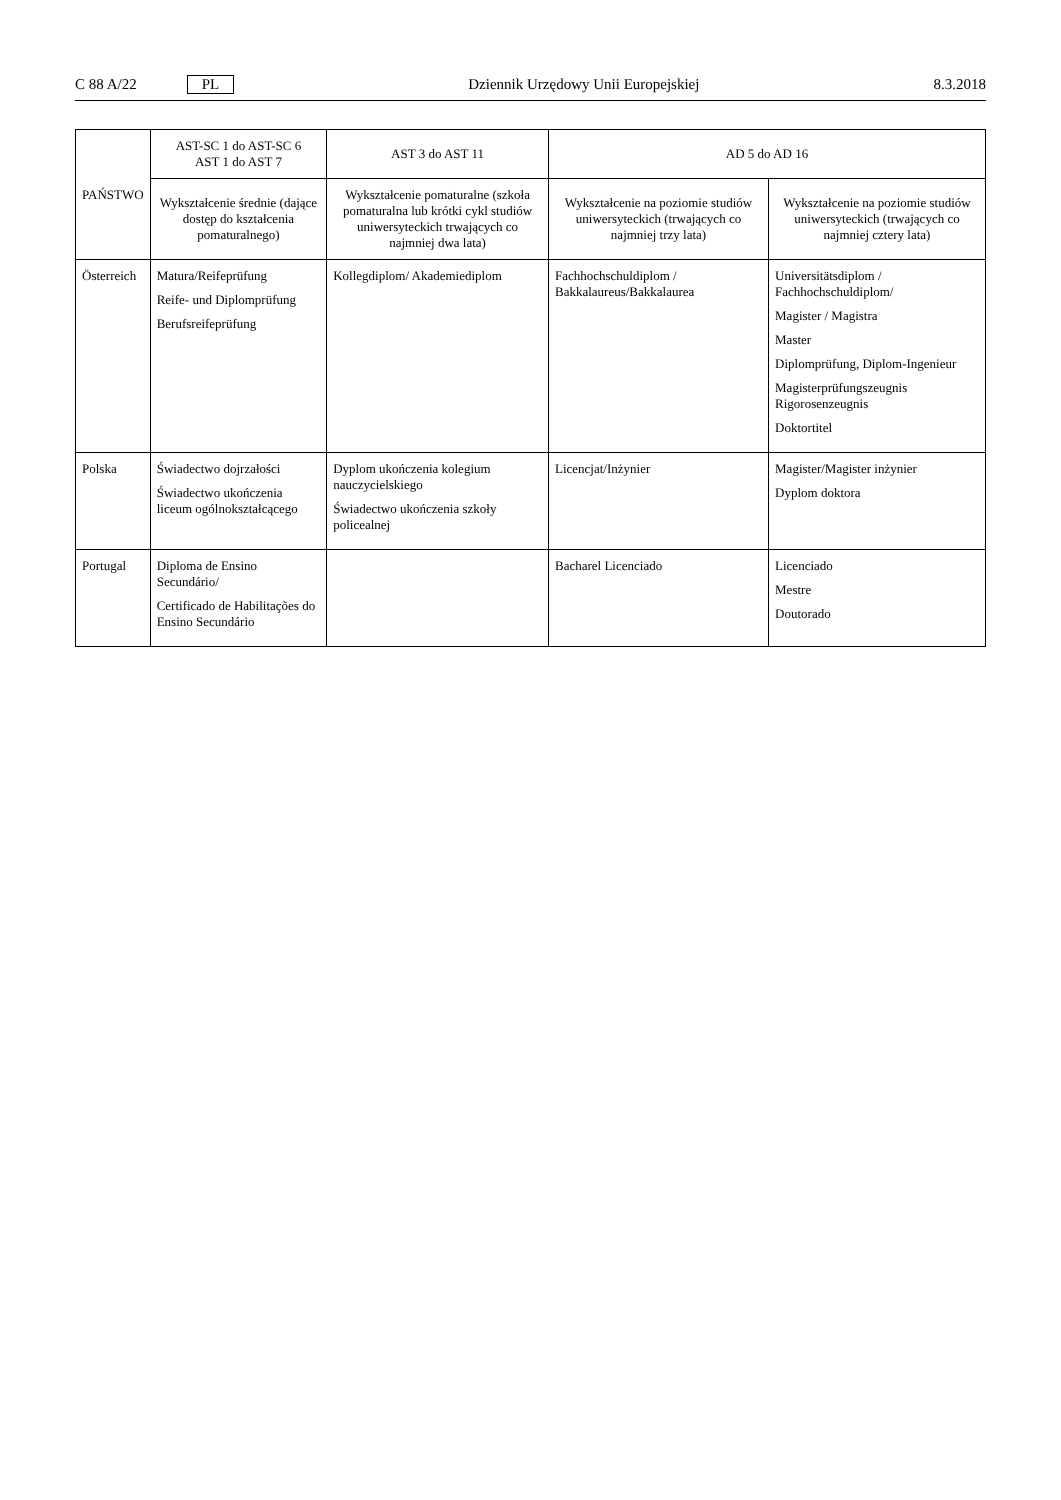C 88 A/22 PL
Dziennik Urzędowy Unii Europejskiej 8.3.2018
| PAŃSTWO | AST-SC 1 do AST-SC 6 AST 1 do AST 7 | AST 3 do AST 11 | AD 5 do AD 16 | |
| --- | --- | --- | --- | --- |
| | Wykształcenie średnie (dające dostęp do kształcenia pomaturalnego) | Wykształcenie pomaturalne (szkoła pomaturalna lub krótki cykl studiów uniwersyteckich trwających co najmniej dwa lata) | Wykształcenie na poziomie studiów uniwersyteckich (trwających co najmniej trzy lata) | Wykształcenie na poziomie studiów uniwersyteckich (trwających co najmniej cztery lata) |
| Österreich | Matura/Reifeprüfung Reife- und Diplomprüfung Berufsreifeprüfung | Kollegdiplom/ Akademiediplom | Fachhochschuldiplom / Bakkalaureus/Bakkalaurea | Universitätsdiplom / Fachhochschuldiplom/ Magister / Magistra Master Diplomprüfung, Diplom-Ingenieur Magisterprüfungszeugnis Rigorosenzeugnis Doktortitel |
| Polska | Świadectwo dojrzałości Świadectwo ukończenia liceum ogólnokształcącego | Dyplom ukończenia kolegium nauczycielskiego Świadectwo ukończenia szkoły policealnej | Licencjat/Inżynier | Magister/Magister inżynier Dyplom doktora |
| Portugal | Diploma de Ensino Secundário/ Certificado de Habilitações do Ensino Secundário | | Bacharel Licenciado | Licenciado Mestre Doutorado |